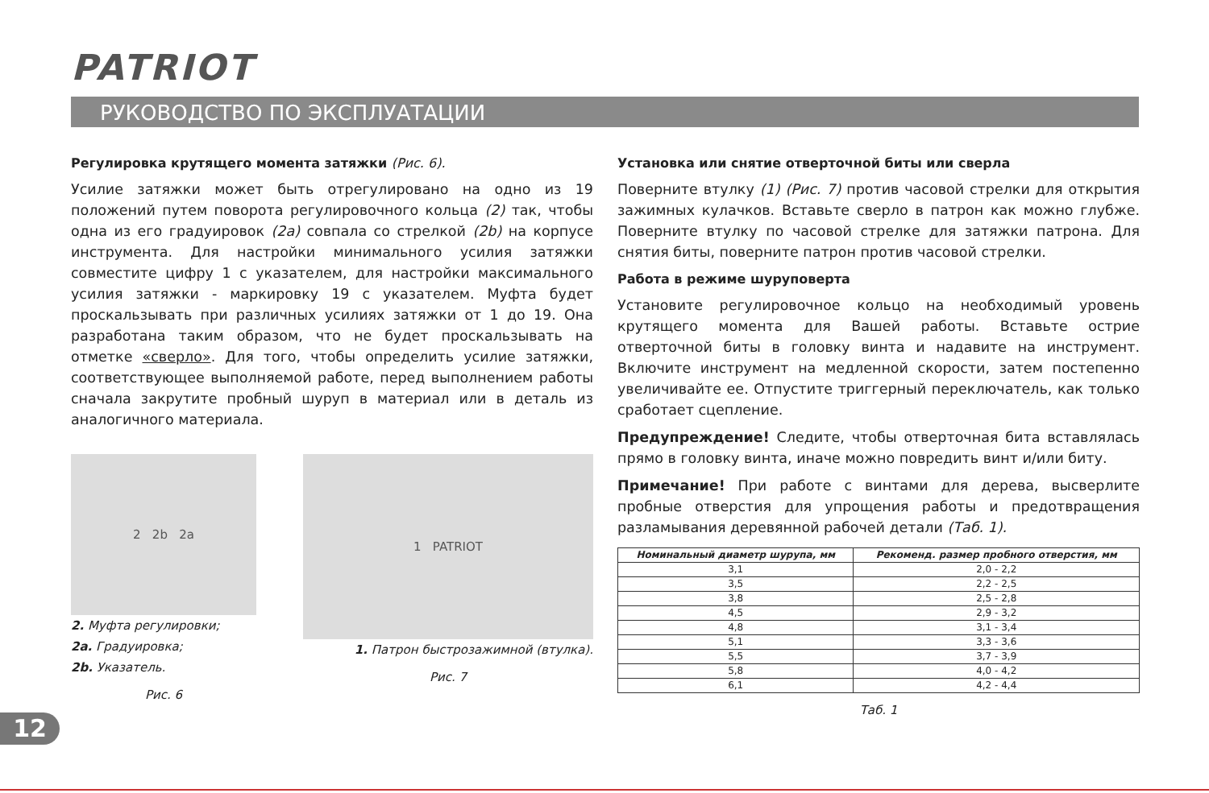PATRIOT
РУКОВОДСТВО ПО ЭКСПЛУАТАЦИИ
Регулировка крутящего момента затяжки (Рис. 6).
Усилие затяжки может быть отрегулировано на одно из 19 положений путем поворота регулировочного кольца (2) так, чтобы одна из его градуировок (2а) совпала со стрелкой (2b) на корпусе инструмента. Для настройки минимального усилия затяжки совместите цифру 1 с указателем, для настройки максимального усилия затяжки - маркировку 19 с указателем. Муфта будет проскальзывать при различных усилиях затяжки от 1 до 19. Она разработана таким образом, что не будет проскальзывать на отметке «сверло». Для того, чтобы определить усилие затяжки, соответствующее выполняемой работе, перед выполнением работы сначала закрутите пробный шуруп в материал или в деталь из аналогичного материала.
2 2b 2a
2. Муфта регулировки;
2a. Градуировка;
2b. Указатель.
Рис. 6
1 PATRIOT
1. Патрон быстрозажимной (втулка).
Рис. 7
Установка или снятие отверточной биты или сверла
Поверните втулку (1) (Рис. 7) против часовой стрелки для открытия зажимных кулачков. Вставьте сверло в патрон как можно глубже. Поверните втулку по часовой стрелке для затяжки патрона. Для снятия биты, поверните патрон против часовой стрелки.
Работа в режиме шуруповерта
Установите регулировочное кольцо на необходимый уровень крутящего момента для Вашей работы. Вставьте острие отверточной биты в головку винта и надавите на инструмент. Включите инструмент на медленной скорости, затем постепенно увеличивайте ее. Отпустите триггерный переключатель, как только сработает сцепление.
Предупреждение! Следите, чтобы отверточная бита вставлялась прямо в головку винта, иначе можно повредить винт и/или биту.
Примечание! При работе с винтами для дерева, высверлите пробные отверстия для упрощения работы и предотвращения разламывания деревянной рабочей детали (Таб. 1).
| Номинальный диаметр шурупа, мм | Рекоменд. размер пробного отверстия, мм |
| --- | --- |
| 3,1 | 2,0 - 2,2 |
| 3,5 | 2,2 - 2,5 |
| 3,8 | 2,5 - 2,8 |
| 4,5 | 2,9 - 3,2 |
| 4,8 | 3,1 - 3,4 |
| 5,1 | 3,3 - 3,6 |
| 5,5 | 3,7 - 3,9 |
| 5,8 | 4,0 - 4,2 |
| 6,1 | 4,2 - 4,4 |
Таб. 1
12